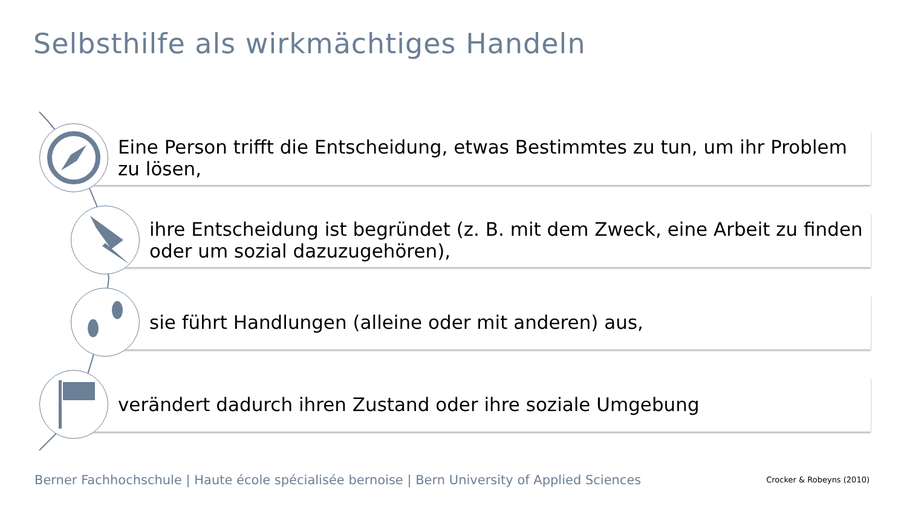Selbsthilfe als wirkmächtiges Handeln
Eine Person trifft die Entscheidung, etwas Bestimmtes zu tun, um ihr Problem zu lösen,
ihre Entscheidung ist begründet (z. B. mit dem Zweck, eine Arbeit zu finden oder um sozial dazuzugehören),
sie führt Handlungen (alleine oder mit anderen) aus,
verändert dadurch ihren Zustand oder ihre soziale Umgebung
Berner Fachhochschule | Haute école spécialisée bernoise | Bern University of Applied Sciences
Crocker & Robeyns (2010)